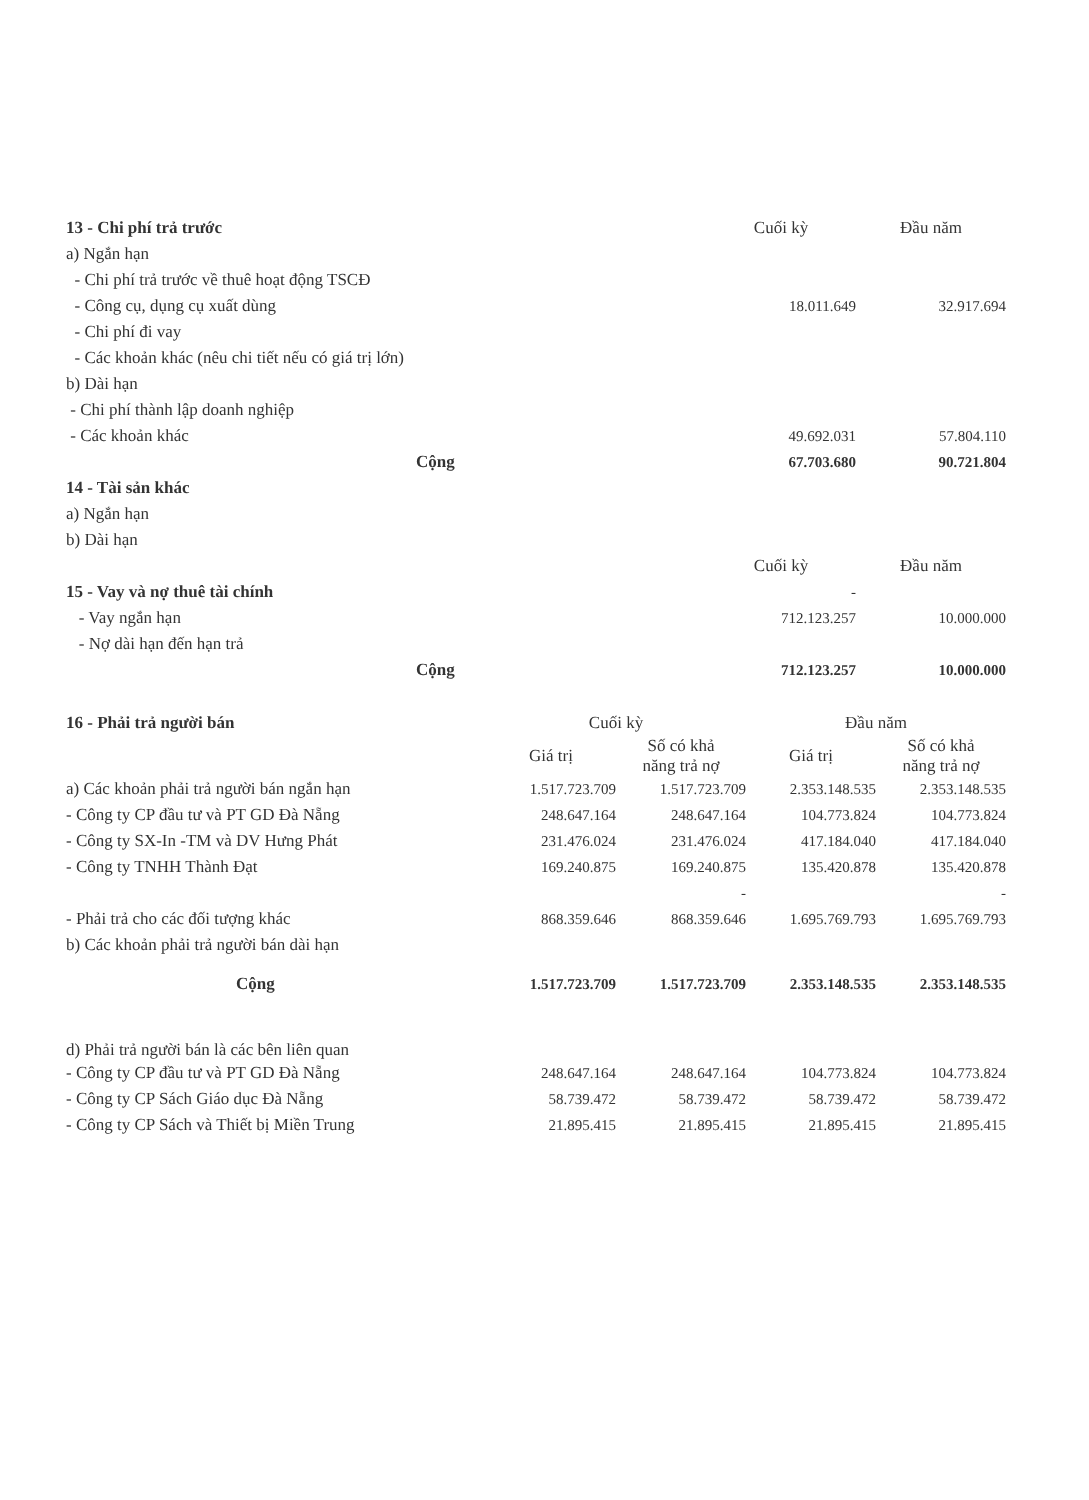| 13 - Chi phí trả trước | Cuối kỳ | Đầu năm |
| a) Ngắn hạn | | |
| - Chi phí trả trước về thuê hoạt động TSCĐ | | |
| - Công cụ, dụng cụ xuất dùng | 18.011.649 | 32.917.694 |
| - Chi phí đi vay | | |
| - Các khoản khác (nêu chi tiết nếu có giá trị lớn) | | |
| b) Dài hạn | | |
| - Chi phí thành lập doanh nghiệp | | |
| - Các khoản khác | 49.692.031 | 57.804.110 |
| Cộng | 67.703.680 | 90.721.804 |
| 14 - Tài sản khác | | |
| a) Ngắn hạn | | |
| b) Dài hạn | | |
| | Cuối kỳ | Đầu năm |
| 15 - Vay và nợ thuê tài chính | - | |
| - Vay ngắn hạn | 712.123.257 | 10.000.000 |
| - Nợ dài hạn đến hạn trả | | |
| Cộng | 712.123.257 | 10.000.000 |
| 16 - Phải trả người bán | Cuối kỳ | | Đầu năm | |
| | Giá trị | Số có khả năng trả nợ | Giá trị | Số có khả năng trả nợ |
| a) Các khoản phải trả người bán ngắn hạn | 1.517.723.709 | 1.517.723.709 | 2.353.148.535 | 2.353.148.535 |
| - Công ty CP đầu tư và PT GD Đà Nẵng | 248.647.164 | 248.647.164 | 104.773.824 | 104.773.824 |
| - Công ty SX-In -TM và DV Hưng Phát | 231.476.024 | 231.476.024 | 417.184.040 | 417.184.040 |
| - Công ty TNHH Thành Đạt | 169.240.875 | 169.240.875 | 135.420.878 | 135.420.878 |
| | | - | | - |
| - Phải trả cho các đối tượng khác | 868.359.646 | 868.359.646 | 1.695.769.793 | 1.695.769.793 |
| b) Các khoản phải trả người bán dài hạn | | | | |
| Cộng | 1.517.723.709 | 1.517.723.709 | 2.353.148.535 | 2.353.148.535 |
| d) Phải trả người bán là các bên liên quan | | | | |
| - Công ty CP đầu tư và PT GD Đà Nẵng | 248.647.164 | 248.647.164 | 104.773.824 | 104.773.824 |
| - Công ty CP Sách Giáo dục Đà Nẵng | 58.739.472 | 58.739.472 | 58.739.472 | 58.739.472 |
| - Công ty CP Sách và Thiết bị Miền Trung | 21.895.415 | 21.895.415 | 21.895.415 | 21.895.415 |